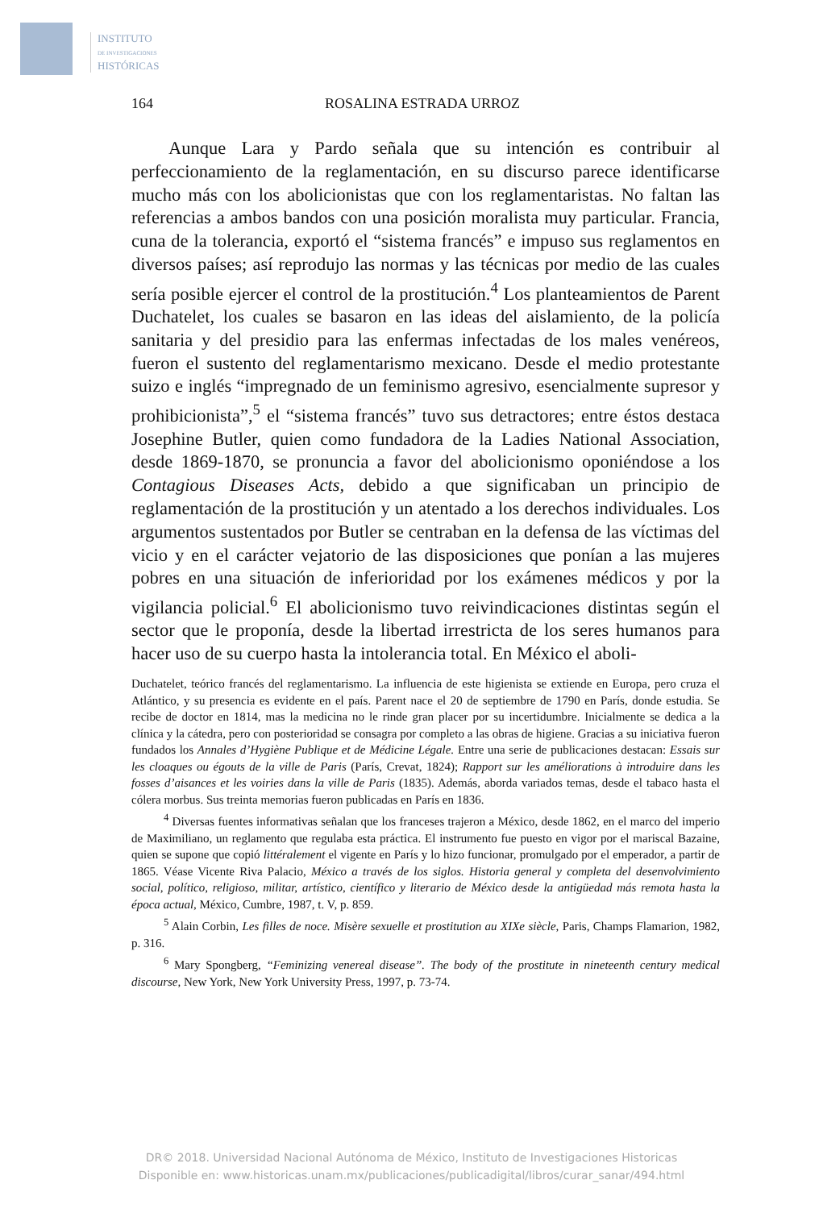INSTITUTO
DE INVESTIGACIONES
HISTÓRICAS
164 ROSALINA ESTRADA URROZ
Aunque Lara y Pardo señala que su intención es contribuir al perfeccionamiento de la reglamentación, en su discurso parece identificarse mucho más con los abolicionistas que con los reglamentaristas. No faltan las referencias a ambos bandos con una posición moralista muy particular. Francia, cuna de la tolerancia, exportó el “sistema francés” e impuso sus reglamentos en diversos países; así reprodujo las normas y las técnicas por medio de las cuales sería posible ejercer el control de la prostitución.<sup>4</sup> Los planteamientos de Parent Duchatelet, los cuales se basaron en las ideas del aislamiento, de la policía sanitaria y del presidio para las enfermas infectadas de los males venéreos, fueron el sustento del reglamentarismo mexicano. Desde el medio protestante suizo e inglés “impregnado de un feminismo agresivo, esencialmente supresor y prohibicionista”,<sup>5</sup> el “sistema francés” tuvo sus detractores; entre éstos destaca Josephine Butler, quien como fundadora de la Ladies National Association, desde 1869-1870, se pronuncia a favor del abolicionismo oponiéndose a los Contagious Diseases Acts, debido a que significaban un principio de reglamentación de la prostitución y un atentado a los derechos individuales. Los argumentos sustentados por Butler se centraban en la defensa de las víctimas del vicio y en el carácter vejatorio de las disposiciones que ponían a las mujeres pobres en una situación de inferioridad por los exámenes médicos y por la vigilancia policial.<sup>6</sup> El abolicionismo tuvo reivindicaciones distintas según el sector que le proponía, desde la libertad irrestricta de los seres humanos para hacer uso de su cuerpo hasta la intolerancia total. En México el aboli-
Duchatelet, teórico francés del reglamentarismo. La influencia de este higienista se extiende en Europa, pero cruza el Atlántico, y su presencia es evidente en el país. Parent nace el 20 de septiembre de 1790 en París, donde estudia. Se recibe de doctor en 1814, mas la medicina no le rinde gran placer por su incertidumbre. Inicialmente se dedica a la clínica y la cátedra, pero con posterioridad se consagra por completo a las obras de higiene. Gracias a su iniciativa fueron fundados los Annales d’Hygiène Publique et de Médicine Légale. Entre una serie de publicaciones destacan: Essais sur les cloaques ou égouts de la ville de Paris (París, Crevat, 1824); Rapport sur les améliorations à introduire dans les fosses d’aisances et les voiries dans la ville de Paris (1835). Además, aborda variados temas, desde el tabaco hasta el cólera morbus. Sus treinta memorias fueron publicadas en París en 1836.
<sup>4</sup> Diversas fuentes informativas señalan que los franceses trajeron a México, desde 1862, en el marco del imperio de Maximiliano, un reglamento que regulaba esta práctica. El instrumento fue puesto en vigor por el mariscal Bazaine, quien se supone que copió littéralement el vigente en París y lo hizo funcionar, promulgado por el emperador, a partir de 1865. Véase Vicente Riva Palacio, México a través de los siglos. Historia general y completa del desenvolvimiento social, político, religioso, militar, artístico, científico y literario de México desde la antigüedad más remota hasta la época actual, México, Cumbre, 1987, t. V, p. 859.
<sup>5</sup> Alain Corbin, Les filles de noce. Misère sexuelle et prostitution au XIXe siècle, Paris, Champs Flamarion, 1982, p. 316.
<sup>6</sup> Mary Spongberg, “Feminizing venereal disease”. The body of the prostitute in nineteenth century medical discourse, New York, New York University Press, 1997, p. 73-74.
DR© 2018. Universidad Nacional Autónoma de México, Instituto de Investigaciones Historicas
Disponible en: www.historicas.unam.mx/publicaciones/publicadigital/libros/curar_sanar/494.html